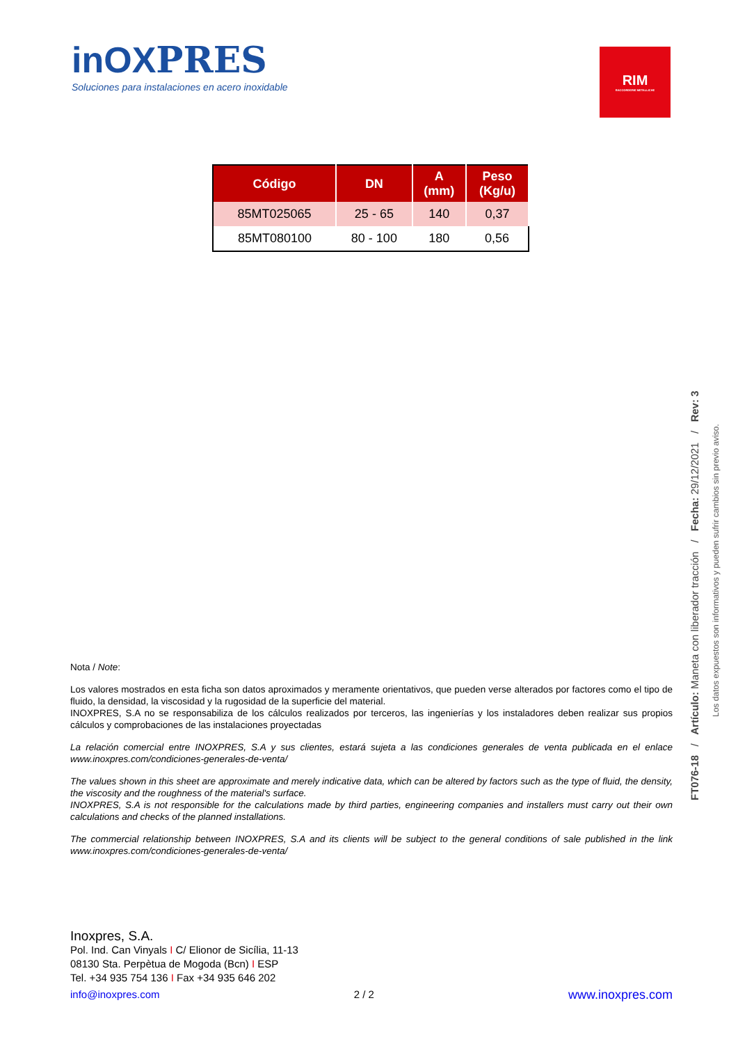inOXPRES
Soluciones para instalaciones en acero inoxidable
RIM
RACCORDERIE METALLICHE
| Código | DN | A (mm) | Peso (Kg/u) |
| --- | --- | --- | --- |
| 85MT025065 | 25 - 65 | 140 | 0,37 |
| 85MT080100 | 80 - 100 | 180 | 0,56 |
Nota / Note:
Los valores mostrados en esta ficha son datos aproximados y meramente orientativos, que pueden verse alterados por factores como el tipo de fluido, la densidad, la viscosidad y la rugosidad de la superficie del material.
INOXPRES, S.A no se responsabiliza de los cálculos realizados por terceros, las ingenierías y los instaladores deben realizar sus propios cálculos y comprobaciones de las instalaciones proyectadas
La relación comercial entre INOXPRES, S.A y sus clientes, estará sujeta a las condiciones generales de venta publicada en el enlace www.inoxpres.com/condiciones-generales-de-venta/
The values shown in this sheet are approximate and merely indicative data, which can be altered by factors such as the type of fluid, the density, the viscosity and the roughness of the material's surface.
INOXPRES, S.A is not responsible for the calculations made by third parties, engineering companies and installers must carry out their own calculations and checks of the planned installations.
The commercial relationship between INOXPRES, S.A and its clients will be subject to the general conditions of sale published in the link www.inoxpres.com/condiciones-generales-de-venta/
Inoxpres, S.A.
Pol. Ind. Can Vinyals I C/ Elionor de Sicília, 11-13
08130 Sta. Perpètua de Mogoda (Bcn) I ESP
Tel. +34 935 754 136 I Fax +34 935 646 202
info@inoxpres.com 2 / 2 www.inoxpres.com
FT076-18 / Artículo: Maneta con liberador tracción / Fecha: 29/12/2021 / Rev: 3
Los datos expuestos son informativos y pueden sufrir cambios sin previo aviso.